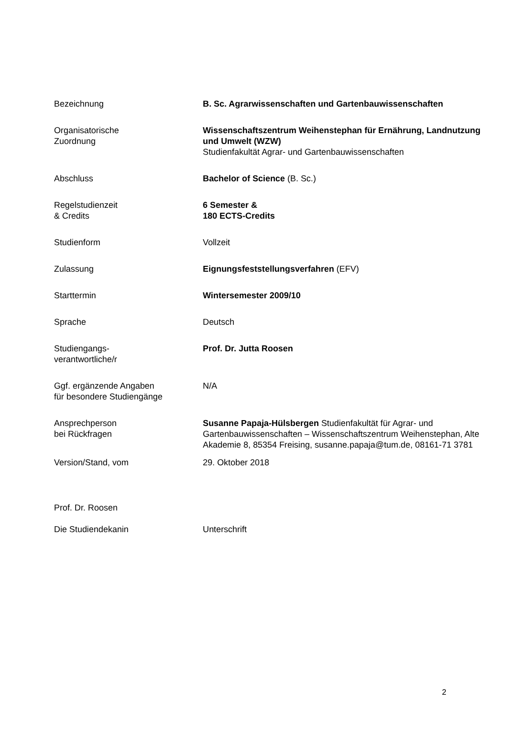| Bezeichnung | B. Sc. Agrarwissenschaften und Gartenbauwissenschaften |
| Organisatorische Zuordnung | Wissenschaftszentrum Weihenstephan für Ernährung, Landnutzung und Umwelt (WZW) Studienfakultät Agrar- und Gartenbauwissenschaften |
| Abschluss | Bachelor of Science (B. Sc.) |
| Regelstudienzeit & Credits | 6 Semester & 180 ECTS-Credits |
| Studienform | Vollzeit |
| Zulassung | Eignungsfeststellungsverfahren (EFV) |
| Starttermin | Wintersemester 2009/10 |
| Sprache | Deutsch |
| Studiengangs- verantwortliche/r | Prof. Dr. Jutta Roosen |
| Ggf. ergänzende Angaben für besondere Studiengänge | N/A |
| Ansprechperson bei Rückfragen | Susanne Papaja-Hülsbergen Studienfakultät für Agrar- und Gartenbauwissenschaften – Wissenschaftszentrum Weihenstephan, Alte Akademie 8, 85354 Freising, susanne.papaja@tum.de, 08161-71 3781 |
| Version/Stand, vom | 29. Oktober 2018 |
| Prof. Dr. Roosen | |
| Die Studiendekanin | Unterschrift |
2